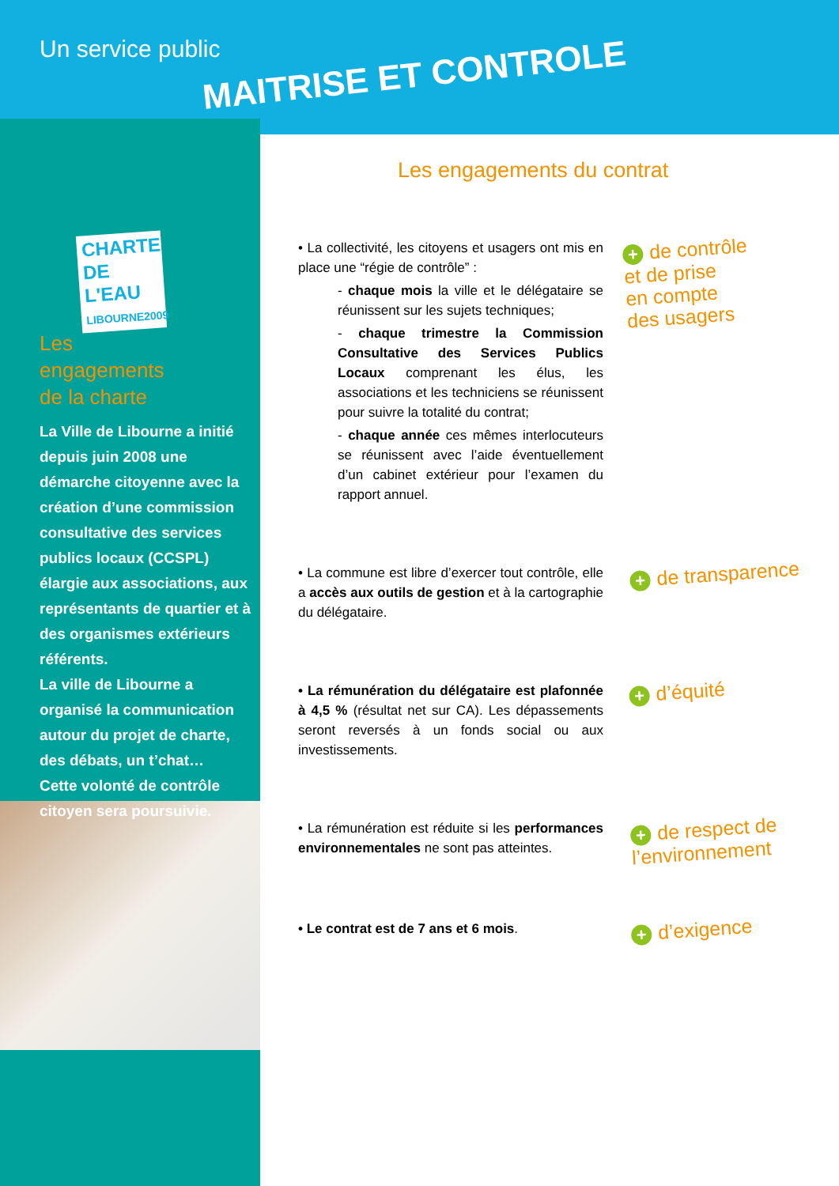Un service public
MAITRISE ET CONTROLE
CHARTE DE L'EAU
LIBOURNE2009
Les
engagements
de la charte
La Ville de Libourne a initié depuis juin 2008 une démarche citoyenne avec la création d’une commission consultative des services publics locaux (CCSPL) élargie aux associations, aux représentants de quartier et à des organismes extérieurs référents.
La ville de Libourne a organisé la communication autour du projet de charte, des débats, un t’chat…
Cette volonté de contrôle citoyen sera poursuivie.
Les engagements du contrat
• La collectivité, les citoyens et usagers ont mis en place une “régie de contrôle” :
- chaque mois la ville et le délégataire se réunissent sur les sujets techniques;
- chaque trimestre la Commission Consultative des Services Publics Locaux comprenant les élus, les associations et les techniciens se réunissent pour suivre la totalité du contrat;
- chaque année ces mêmes interlocuteurs se réunissent avec l’aide éventuellement d’un cabinet extérieur pour l’examen du rapport annuel.
+ de contrôle
et de prise
en compte
des usagers
• La commune est libre d’exercer tout contrôle, elle a accès aux outils de gestion et à la cartographie du délégataire.
+ de transparence
• La rémunération du délégataire est plafonnée à 4,5 % (résultat net sur CA). Les dépassements seront reversés à un fonds social ou aux investissements.
+ d’équité
• La rémunération est réduite si les performances environnementales ne sont pas atteintes.
+ de respect de
l’environnement
• Le contrat est de 7 ans et 6 mois.
+ d’exigence